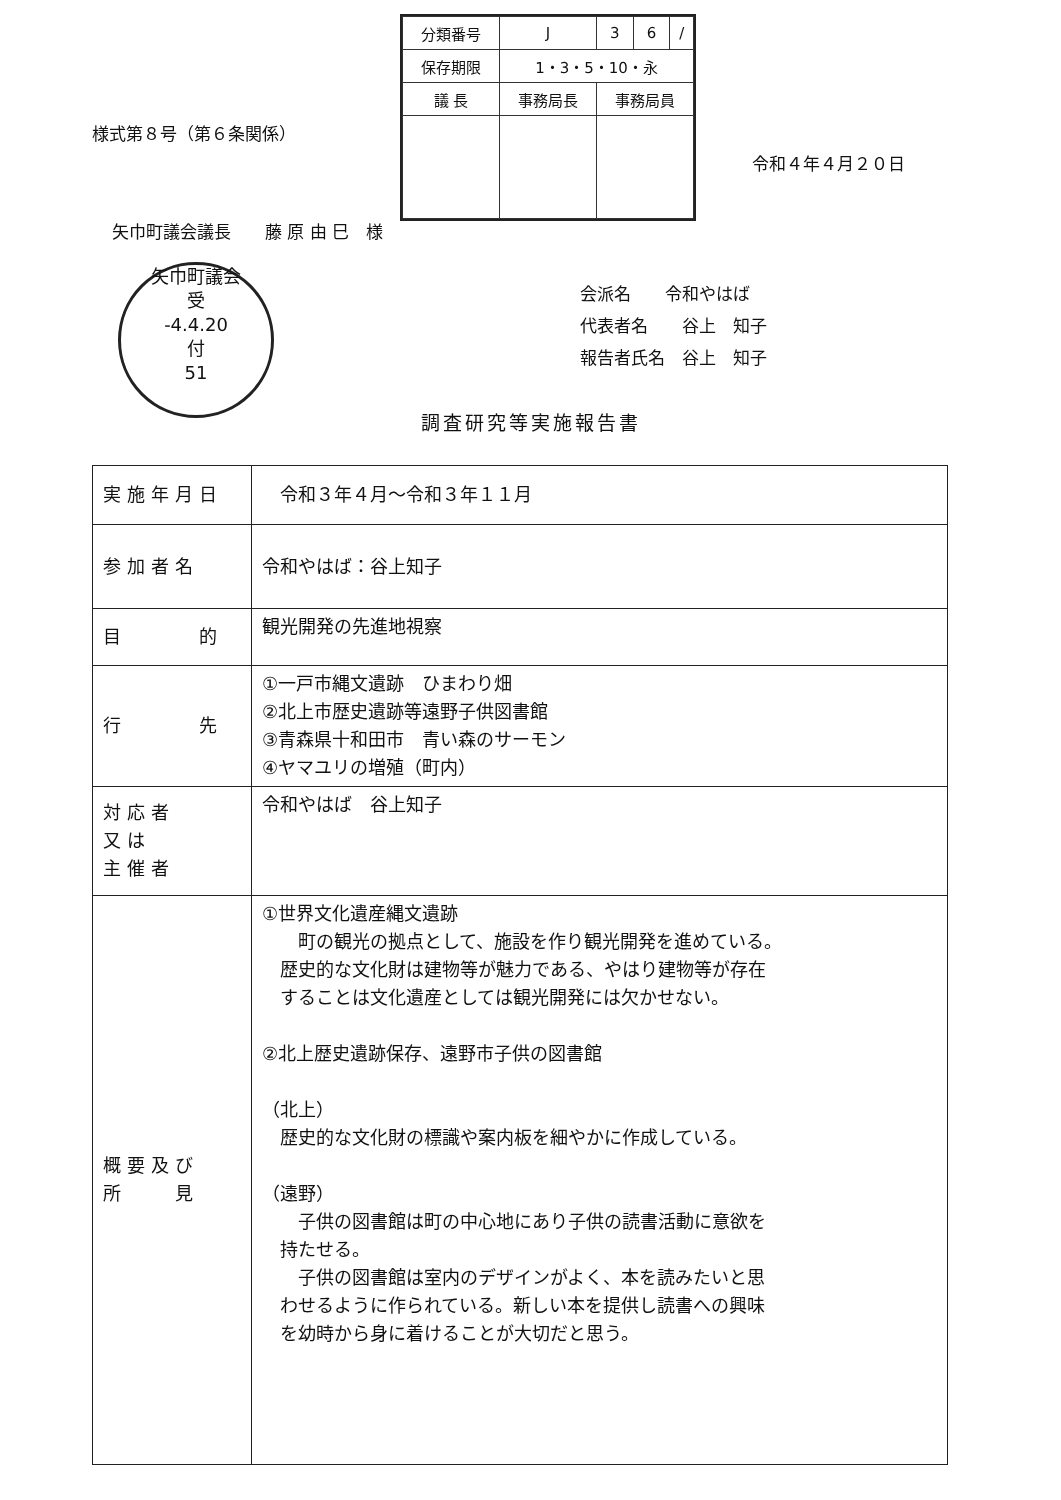| 分類番号 | J | 3 | 6 | / |
| 保存期限 | 1・3・5・10・永 | | | |
| 議 長 | 事務局長 | 事務局員 | | |
様式第８号（第６条関係）
令和４年４月２０日
矢巾町議会議長　　藤 原 由 巳　様
矢巾町議会
受
-4.4.20
付
51
会派名　　令和やはば
代表者名　　谷上　知子
報告者氏名　谷上　知子
調査研究等実施報告書
| 実施年月日 | 令和３年４月～令和３年１１月 |
| 参加者名 | 令和やはば：谷上知子 |
| 目 的 | 観光開発の先進地視察 |
| 行 先 | ①一戸市縄文遺跡 ひまわり畑 ②北上市歴史遺跡等遠野子供図書館 ③青森県十和田市 青い森のサーモン ④ヤマユリの増殖（町内） |
| 対応者 又は 主催者 | 令和やはば 谷上知子 |
| 概要及び 所 見 | ①世界文化遺産縄文遺跡 町の観光の拠点として、施設を作り観光開発を進めている。 歴史的な文化財は建物等が魅力である、やはり建物等が存在 することは文化遺産としては観光開発には欠かせない。 ②北上歴史遺跡保存、遠野市子供の図書館 （北上） 歴史的な文化財の標識や案内板を細やかに作成している。 （遠野） 子供の図書館は町の中心地にあり子供の読書活動に意欲を 持たせる。 子供の図書館は室内のデザインがよく、本を読みたいと思 わせるように作られている。新しい本を提供し読書への興味 を幼時から身に着けることが大切だと思う。 |